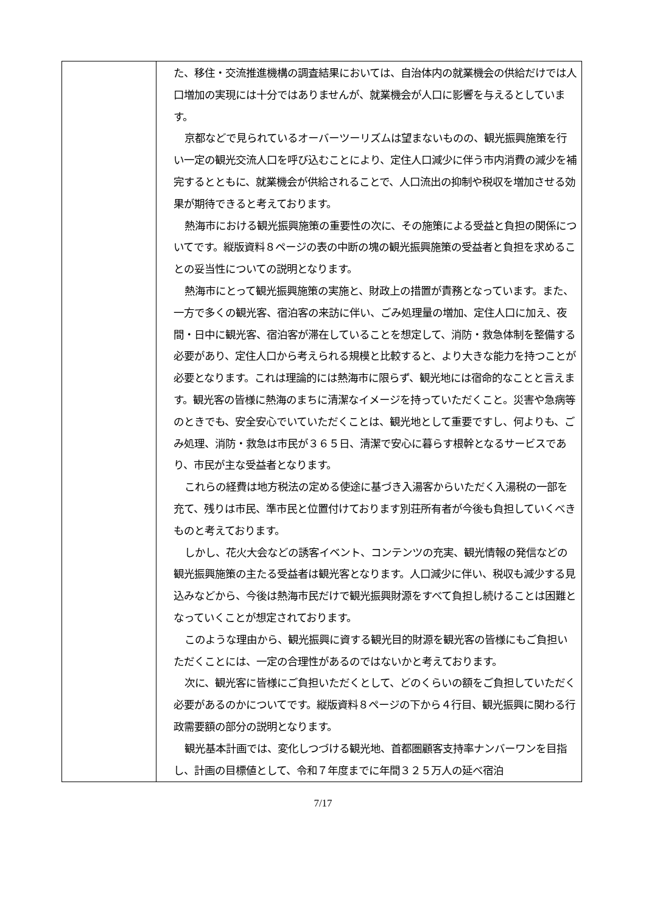| | た、移住・交流推進機構の調査結果においては、自治体内の就業機会の供給だけでは人口増加の実現には十分ではありませんが、就業機会が人口に影響を与えるとしています。 京都などで見られているオーバーツーリズムは望まないものの、観光振興施策を行い一定の観光交流人口を呼び込むことにより、定住人口減少に伴う市内消費の減少を補完するとともに、就業機会が供給されることで、人口流出の抑制や税収を増加させる効果が期待できると考えております。 熱海市における観光振興施策の重要性の次に、その施策による受益と負担の関係についてです。縦版資料８ページの表の中断の塊の観光振興施策の受益者と負担を求めることの妥当性についての説明となります。 熱海市にとって観光振興施策の実施と、財政上の措置が責務となっています。また、一方で多くの観光客、宿泊客の来訪に伴い、ごみ処理量の増加、定住人口に加え、夜間・日中に観光客、宿泊客が滞在していることを想定して、消防・救急体制を整備する必要があり、定住人口から考えられる規模と比較すると、より大きな能力を持つことが必要となります。これは理論的には熱海市に限らず、観光地には宿命的なことと言えます。観光客の皆様に熱海のまちに清潔なイメージを持っていただくこと。災害や急病等のときでも、安全安心でいていただくことは、観光地として重要ですし、何よりも、ごみ処理、消防・救急は市民が３６５日、清潔で安心に暮らす根幹となるサービスであり、市民が主な受益者となります。 これらの経費は地方税法の定める使途に基づき入湯客からいただく入湯税の一部を充て、残りは市民、準市民と位置付けております別荘所有者が今後も負担していくべきものと考えております。 しかし、花火大会などの誘客イベント、コンテンツの充実、観光情報の発信などの観光振興施策の主たる受益者は観光客となります。人口減少に伴い、税収も減少する見込みなどから、今後は熱海市民だけで観光振興財源をすべて負担し続けることは困難となっていくことが想定されております。 このような理由から、観光振興に資する観光目的財源を観光客の皆様にもご負担いただくことには、一定の合理性があるのではないかと考えております。 次に、観光客に皆様にご負担いただくとして、どのくらいの額をご負担していただく必要があるのかについてです。縦版資料８ページの下から４行目、観光振興に関わる行政需要額の部分の説明となります。 観光基本計画では、変化しつづける観光地、首都圏顧客支持率ナンバーワンを目指し、計画の目標値として、令和７年度までに年間３２５万人の延べ宿泊 |
7/17